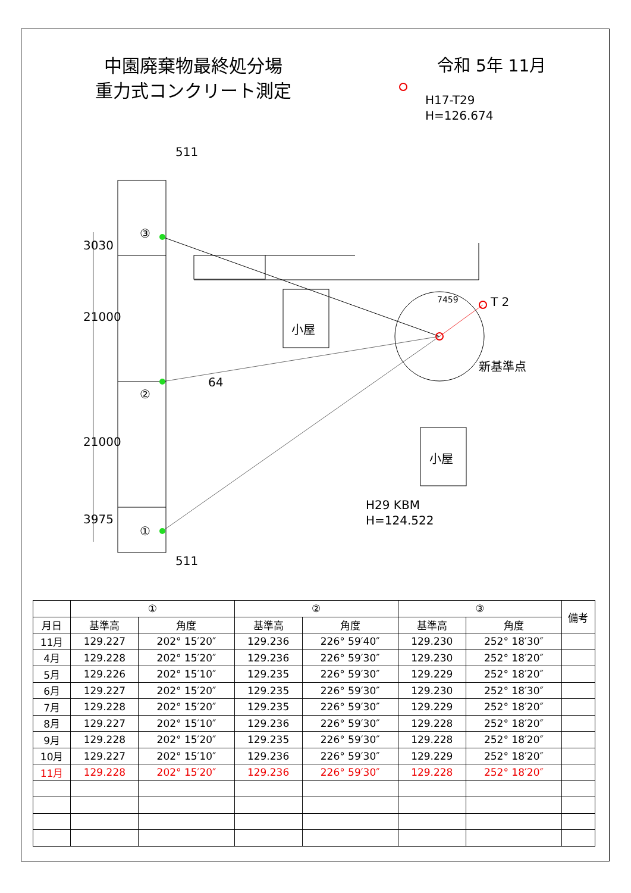中園廃棄物最終処分場
重力式コンクリート測定
令和 5年 11月
H17-T29
H=126.674
511
511
③
②
①
3030
21000
21000
3975
64
小屋
小屋
7459 T 2
新基準点
H29 KBM
H=124.522
| | ① | | ② | | ③ | | 備考 |
| --- | --- | --- | --- | --- | --- | --- | --- |
| 月日 | 基準高 | 角度 | 基準高 | 角度 | 基準高 | 角度 | |
| 11月 | 129.227 | 202° 15′20″ | 129.236 | 226° 59′40″ | 129.230 | 252° 18′30″ | |
| 4月 | 129.228 | 202° 15′20″ | 129.236 | 226° 59′30″ | 129.230 | 252° 18′20″ | |
| 5月 | 129.226 | 202° 15′10″ | 129.235 | 226° 59′30″ | 129.229 | 252° 18′20″ | |
| 6月 | 129.227 | 202° 15′20″ | 129.235 | 226° 59′30″ | 129.230 | 252° 18′30″ | |
| 7月 | 129.228 | 202° 15′20″ | 129.235 | 226° 59′30″ | 129.229 | 252° 18′20″ | |
| 8月 | 129.227 | 202° 15′10″ | 129.236 | 226° 59′30″ | 129.228 | 252° 18′20″ | |
| 9月 | 129.228 | 202° 15′20″ | 129.235 | 226° 59′30″ | 129.228 | 252° 18′20″ | |
| 10月 | 129.227 | 202° 15′10″ | 129.236 | 226° 59′30″ | 129.229 | 252° 18′20″ | |
| 11月 | 129.228 | 202° 15′20″ | 129.236 | 226° 59′30″ | 129.228 | 252° 18′20″ | |